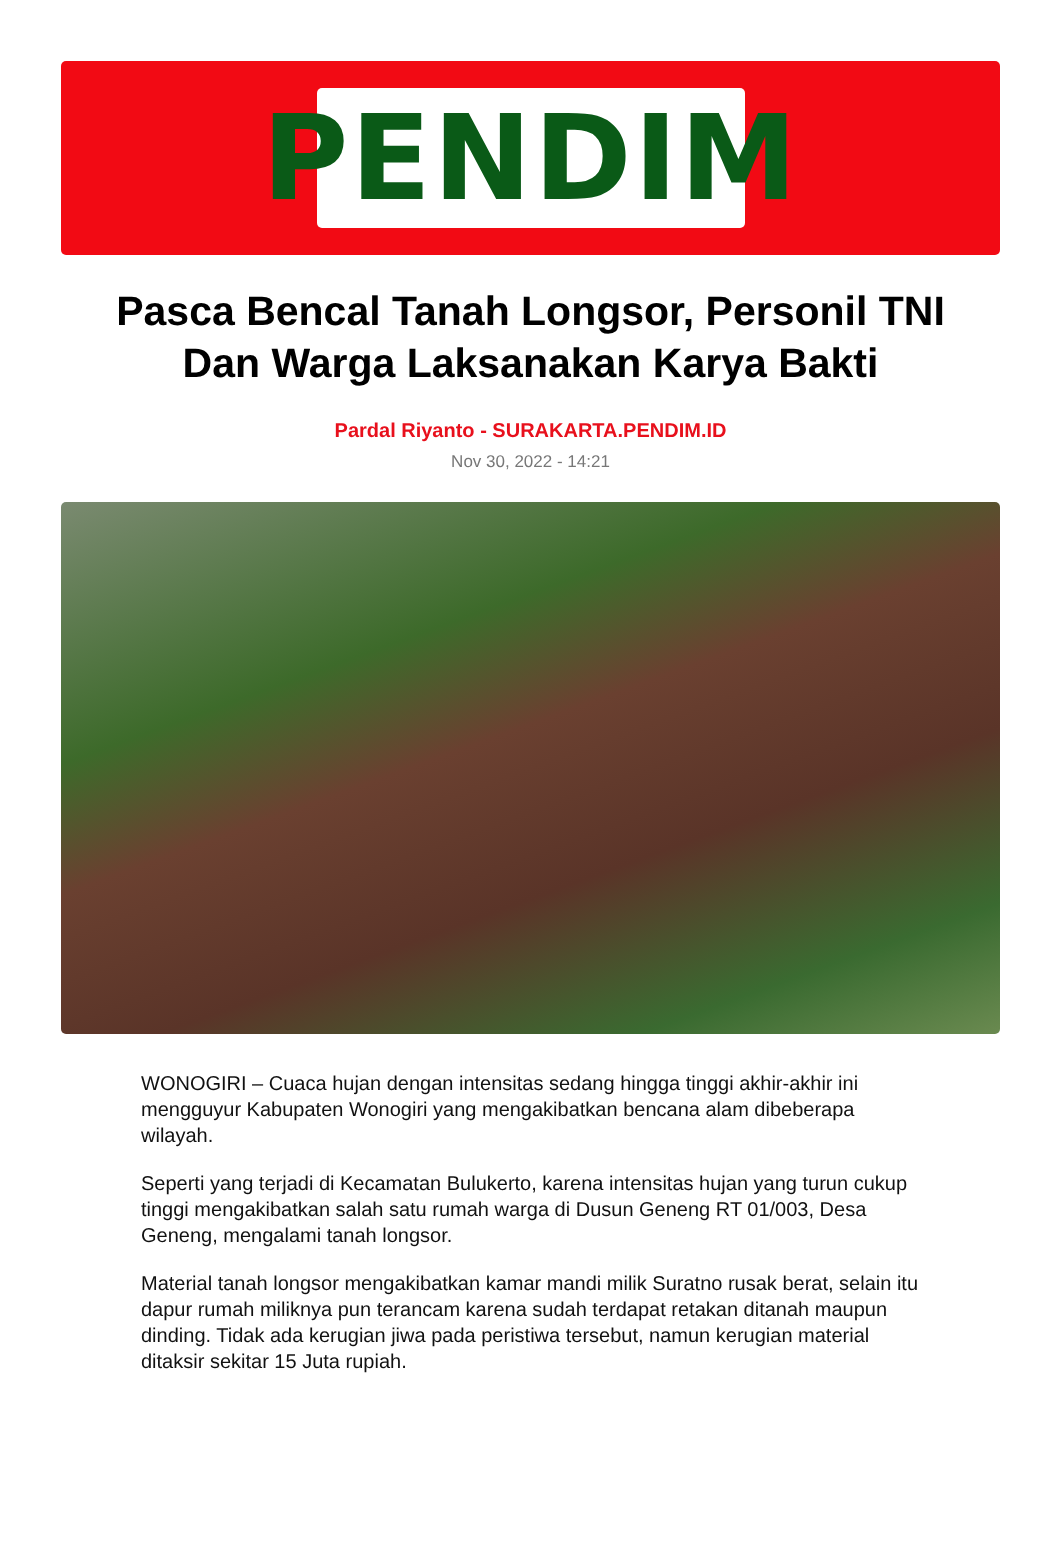PENDIM
Pasca Bencal Tanah Longsor, Personil TNI Dan Warga Laksanakan Karya Bakti
Pardal Riyanto - SURAKARTA.PENDIM.ID
Nov 30, 2022 - 14:21
WONOGIRI – Cuaca hujan dengan intensitas sedang hingga tinggi akhir-akhir ini mengguyur Kabupaten Wonogiri yang mengakibatkan bencana alam dibeberapa wilayah.
Seperti yang terjadi di Kecamatan Bulukerto, karena intensitas hujan yang turun cukup tinggi mengakibatkan salah satu rumah warga di Dusun Geneng RT 01/003, Desa Geneng, mengalami tanah longsor.
Material tanah longsor mengakibatkan kamar mandi milik Suratno rusak berat, selain itu dapur rumah miliknya pun terancam karena sudah terdapat retakan ditanah maupun dinding. Tidak ada kerugian jiwa pada peristiwa tersebut, namun kerugian material ditaksir sekitar 15 Juta rupiah.